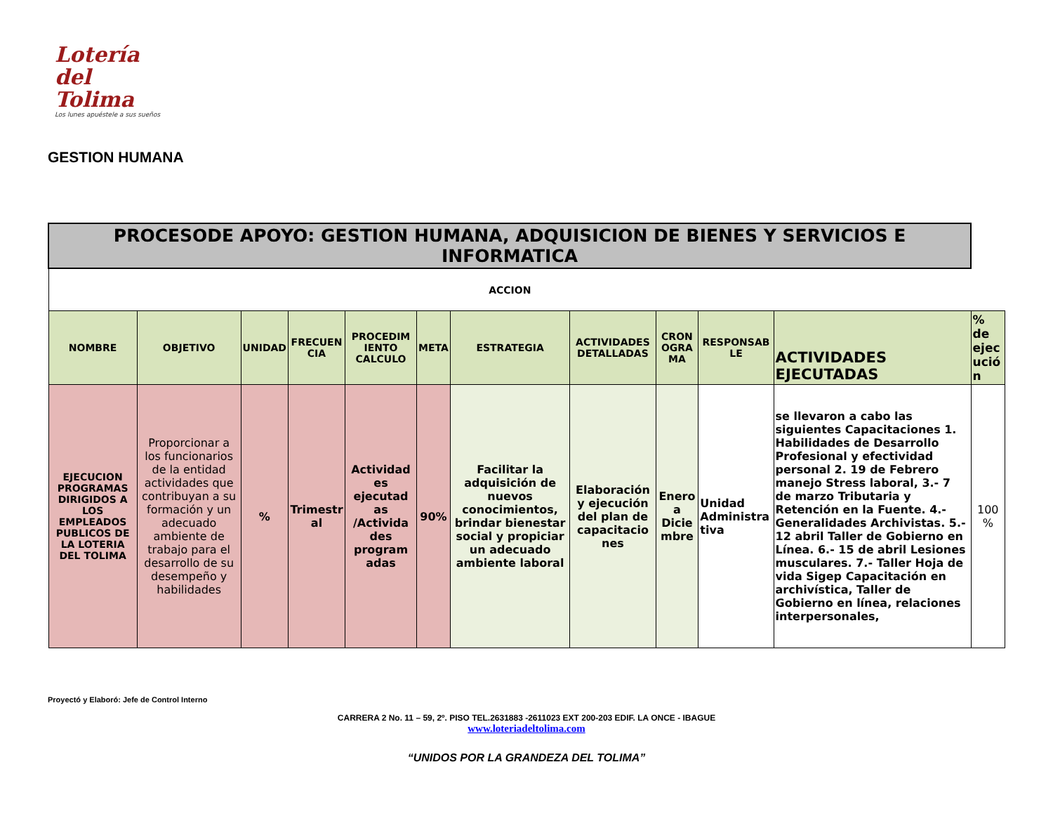Lotería del
Tolima
Los lunes apuéstele a sus sueños
GESTION HUMANA
| PROCESODE APOYO: GESTION HUMANA, ADQUISICION DE BIENES Y SERVICIOS E INFORMATICA | | | | | | | | | | | |
| ACCION | | | | | | | | | | | |
| NOMBRE | OBJETIVO | UNIDAD | FRECUEN CIA | PROCEDIM IENTO CALCULO | META | ESTRATEGIA | ACTIVIDADES DETALLADAS | CRON OGRA MA | RESPONSAB LE | ACTIVIDADES EJECUTADAS | % de ejec ució n |
| EJECUCION PROGRAMAS DIRIGIDOS A LOS EMPLEADOS PUBLICOS DE LA LOTERIA DEL TOLIMA | Proporcionar a los funcionarios de la entidad actividades que contribuyan a su formación y un adecuado ambiente de trabajo para el desarrollo de su desempeño y habilidades | % | Trimestr al | Actividad es ejecutad as /Activida des program adas | 90% | Facilitar la adquisición de nuevos conocimientos, brindar bienestar social y propiciar un adecuado ambiente laboral | Elaboración y ejecución del plan de capacitacio nes | Enero a Dicie mbre | Unidad Administra tiva | se llevaron a cabo las siguientes Capacitaciones 1. Habilidades de Desarrollo Profesional y efectividad personal 2. 19 de Febrero manejo Stress laboral, 3.- 7 de marzo Tributaria y Retención en la Fuente. 4.- Generalidades Archivistas. 5.- 12 abril Taller de Gobierno en Línea. 6.- 15 de abril Lesiones musculares. 7.- Taller Hoja de vida Sigep Capacitación en archivística, Taller de Gobierno en línea, relaciones interpersonales, | 100 % |
Proyectó y Elaboró: Jefe de Control Interno
CARRERA 2 No. 11 – 59, 2º. PISO TEL.2631883 -2611023 EXT 200-203 EDIF. LA ONCE - IBAGUE
www.loteriadeltolima.com
“UNIDOS POR LA GRANDEZA DEL TOLIMA”